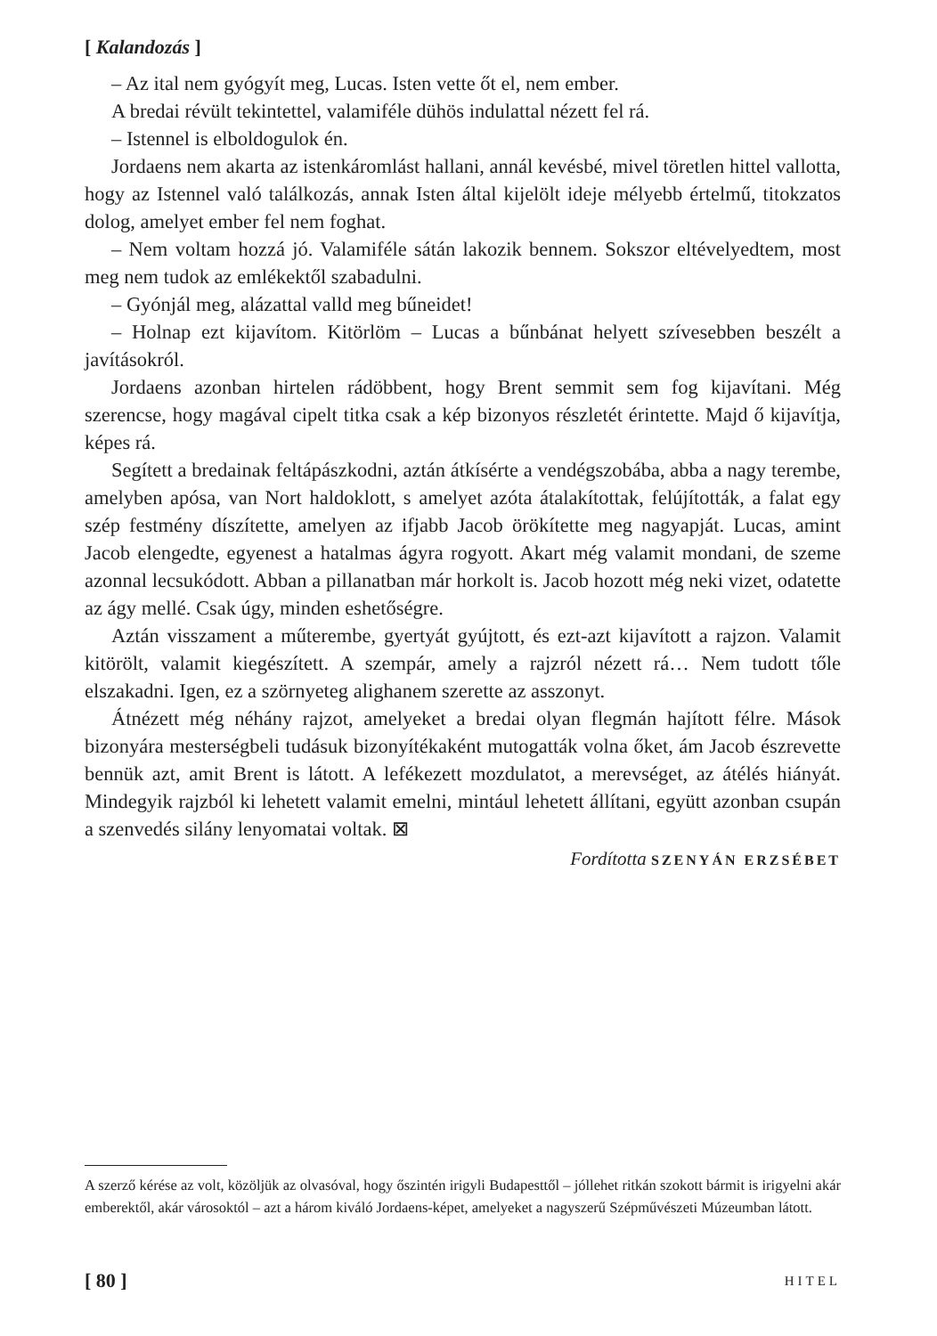[ Kalandozás ]
– Az ital nem gyógyít meg, Lucas. Isten vette őt el, nem ember.
A bredai révült tekintettel, valamiféle dühös indulattal nézett fel rá.
– Istennel is elboldogulok én.
Jordaens nem akarta az istenkáromlást hallani, annál kevésbé, mivel töretlen hittel vallotta, hogy az Istennel való találkozás, annak Isten által kijelölt ideje mélyebb értelmű, titokzatos dolog, amelyet ember fel nem foghat.
– Nem voltam hozzá jó. Valamiféle sátán lakozik bennem. Sokszor eltévelyedtem, most meg nem tudok az emlékektől szabadulni.
– Gyónjál meg, alázattal valld meg bűneidet!
– Holnap ezt kijavítom. Kitörlöm – Lucas a bűnbánat helyett szívesebben beszélt a javításokról.
Jordaens azonban hirtelen rádöbbent, hogy Brent semmit sem fog kijavítani. Még szerencse, hogy magával cipelt titka csak a kép bizonyos részletét érintette. Majd ő kijavítja, képes rá.
Segített a bredainak feltápászkodni, aztán átkísérte a vendégszobába, abba a nagy terembe, amelyben apósa, van Nort haldoklott, s amelyet azóta átalakítottak, felújították, a falat egy szép festmény díszítette, amelyen az ifjabb Jacob örökítette meg nagyapját. Lucas, amint Jacob elengedte, egyenest a hatalmas ágyra rogyott. Akart még valamit mondani, de szeme azonnal lecsukódott. Abban a pillanatban már horkolt is. Jacob hozott még neki vizet, odatette az ágy mellé. Csak úgy, minden eshetőségre.
Aztán visszament a műterembe, gyertyát gyújtott, és ezt-azt kijavított a rajzon. Valamit kitörölt, valamit kiegészített. A szempár, amely a rajzról nézett rá… Nem tudott tőle elszakadni. Igen, ez a szörnyeteg alighanem szerette az asszonyt.
Átnézett még néhány rajzot, amelyeket a bredai olyan flegmán hajított félre. Mások bizonyára mesterségbeli tudásuk bizonyítékaként mutogatták volna őket, ám Jacob észrevette bennük azt, amit Brent is látott. A lefékezett mozdulatot, a merevséget, az átélés hiányát. Mindegyik rajzból ki lehetett valamit emelni, mintául lehetett állítani, együtt azonban csupán a szenvedés silány lenyomatai voltak. ⊠
Fordította SZENYÁN ERZSÉBET
A szerző kérése az volt, közöljük az olvasóval, hogy őszintén irigyli Budapesttől – jóllehet ritkán szokott bármit is irigyelni akár emberektől, akár városoktól – azt a három kiváló Jordaens-képet, amelyeket a nagyszerű Szépművészeti Múzeumban látott.
[ 80 ] HITEL